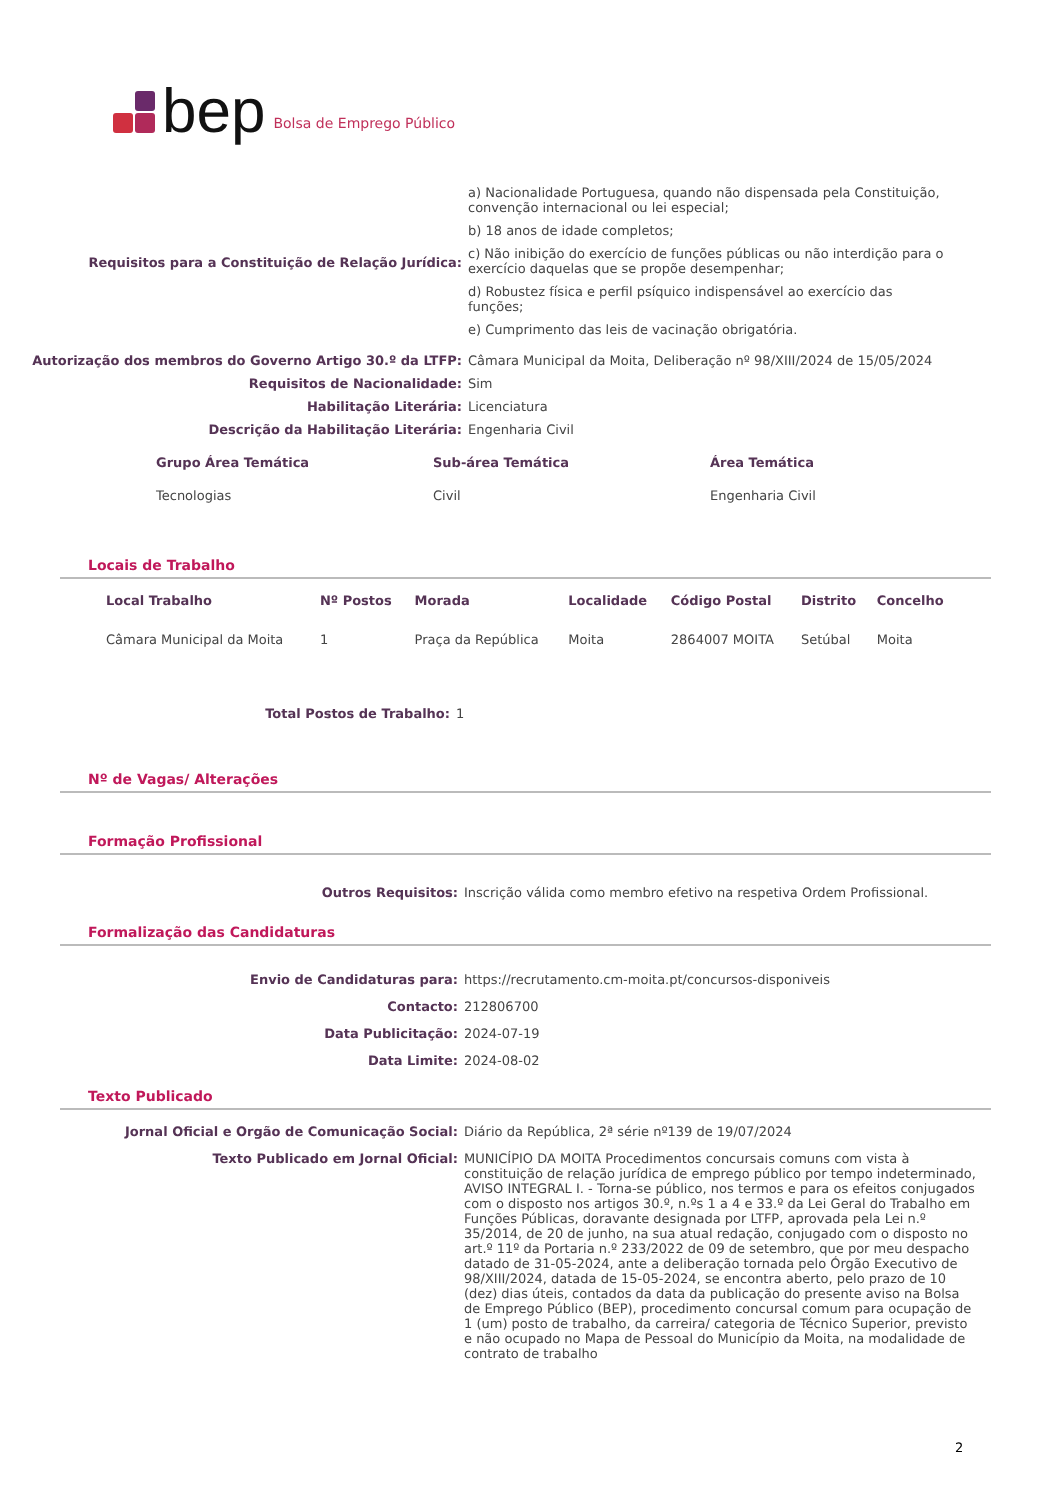bep Bolsa de Emprego Público
Requisitos para a Constituição de Relação Jurídica:
a) Nacionalidade Portuguesa, quando não dispensada pela Constituição, convenção internacional ou lei especial;
b) 18 anos de idade completos;
c) Não inibição do exercício de funções públicas ou não interdição para o exercício daquelas que se propõe desempenhar;
d) Robustez física e perfil psíquico indispensável ao exercício das funções;
e) Cumprimento das leis de vacinação obrigatória.
Autorização dos membros do Governo Artigo 30.º da LTFP: Câmara Municipal da Moita, Deliberação nº 98/XIII/2024 de 15/05/2024
Requisitos de Nacionalidade: Sim
Habilitação Literária: Licenciatura
Descrição da Habilitação Literária: Engenharia Civil
| Grupo Área Temática | Sub-área Temática | Área Temática |
| --- | --- | --- |
| Tecnologias | Civil | Engenharia Civil |
Locais de Trabalho
| Local Trabalho | Nº Postos | Morada | Localidade | Código Postal | Distrito | Concelho |
| --- | --- | --- | --- | --- | --- | --- |
| Câmara Municipal da Moita | 1 | Praça da República | Moita | 2864007 MOITA | Setúbal | Moita |
Total Postos de Trabalho: 1
Nº de Vagas/ Alterações
Formação Profissional
Outros Requisitos: Inscrição válida como membro efetivo na respetiva Ordem Profissional.
Formalização das Candidaturas
Envio de Candidaturas para: https://recrutamento.cm-moita.pt/concursos-disponiveis
Contacto: 212806700
Data Publicitação: 2024-07-19
Data Limite: 2024-08-02
Texto Publicado
Jornal Oficial e Orgão de Comunicação Social: Diário da República, 2ª série nº139 de 19/07/2024
Texto Publicado em Jornal Oficial: MUNICÍPIO DA MOITA Procedimentos concursais comuns com vista à constituição de relação jurídica de emprego público por tempo indeterminado, AVISO INTEGRAL I. - Torna-se público, nos termos e para os efeitos conjugados com o disposto nos artigos 30.º, n.ºs 1 a 4 e 33.º da Lei Geral do Trabalho em Funções Públicas, doravante designada por LTFP, aprovada pela Lei n.º 35/2014, de 20 de junho, na sua atual redação, conjugado com o disposto no art.º 11º da Portaria n.º 233/2022 de 09 de setembro, que por meu despacho datado de 31-05-2024, ante a deliberação tornada pelo Órgão Executivo de 98/XIII/2024, datada de 15-05-2024, se encontra aberto, pelo prazo de 10 (dez) dias úteis, contados da data da publicação do presente aviso na Bolsa de Emprego Público (BEP), procedimento concursal comum para ocupação de 1 (um) posto de trabalho, da carreira/ categoria de Técnico Superior, previsto e não ocupado no Mapa de Pessoal do Município da Moita, na modalidade de contrato de trabalho
2